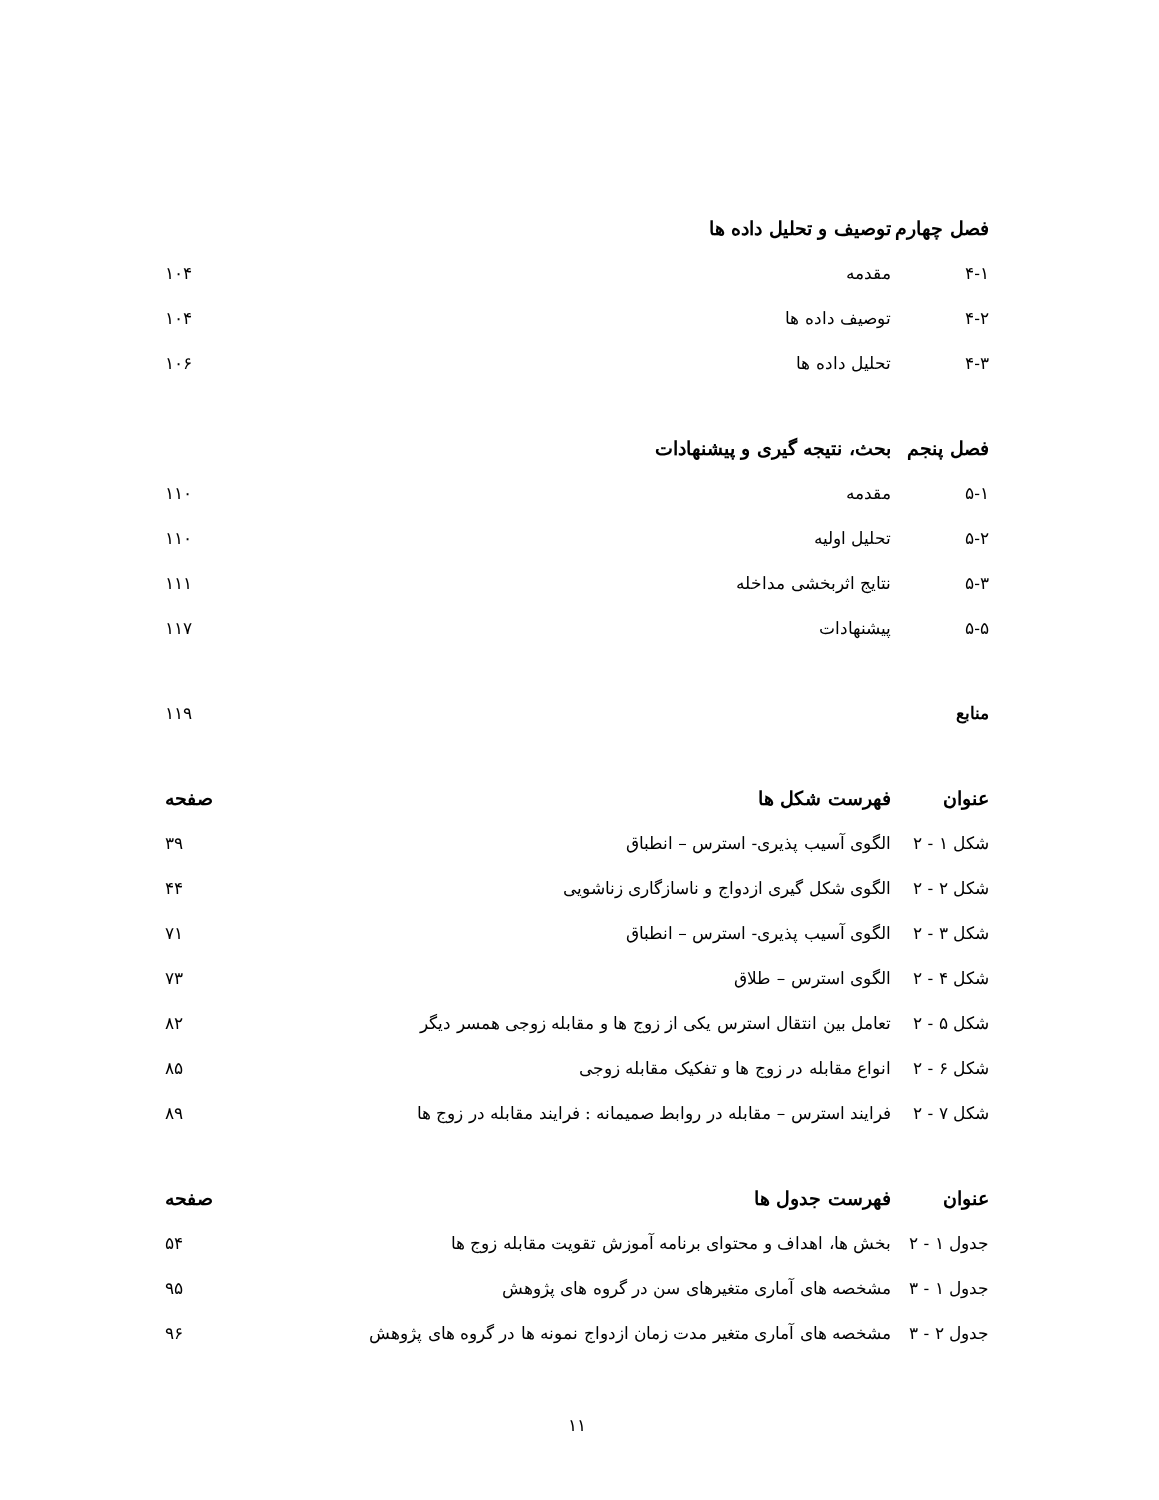| فصل چهارم | توصیف و تحلیل داده ها | |
| ۴-۱ | مقدمه | ۱۰۴ |
| ۴-۲ | توصیف داده ها | ۱۰۴ |
| ۴-۳ | تحلیل داده ها | ۱۰۶ |
| فصل پنجم | بحث، نتیجه گیری و پیشنهادات | |
| ۵-۱ | مقدمه | ۱۱۰ |
| ۵-۲ | تحلیل اولیه | ۱۱۰ |
| ۵-۳ | نتایج اثربخشی مداخله | ۱۱۱ |
| ۵-۵ | پیشنهادات | ۱۱۷ |
| منابع | | ۱۱۹ |
| عنوان | فهرست شکل ها | صفحه |
| شکل ۱ - ۲ | الگوی آسیب پذیری- استرس – انطباق | ۳۹ |
| شکل ۲ - ۲ | الگوی شکل گیری ازدواج و ناسازگاری زناشویی | ۴۴ |
| شکل ۳ - ۲ | الگوی آسیب پذیری- استرس – انطباق | ۷۱ |
| شکل ۴ - ۲ | الگوی استرس – طلاق | ۷۳ |
| شکل ۵ - ۲ | تعامل بین انتقال استرس یکی از زوج ها و مقابله زوجی همسر دیگر | ۸۲ |
| شکل ۶ - ۲ | انواع مقابله در زوج ها و تفکیک مقابله زوجی | ۸۵ |
| شکل ۷ - ۲ | فرایند استرس – مقابله در روابط صمیمانه : فرایند مقابله در زوج ها | ۸۹ |
| عنوان | فهرست جدول ها | صفحه |
| جدول ۱ - ۲ | بخش ها، اهداف و محتوای برنامه آموزش تقویت مقابله زوج ها | ۵۴ |
| جدول ۱ - ۳ | مشخصه های آماری متغیرهای سن در گروه های پژوهش | ۹۵ |
| جدول ۲ - ۳ | مشخصه های آماری متغیر مدت زمان ازدواج نمونه ها در گروه های پژوهش | ۹۶ |
۱۱